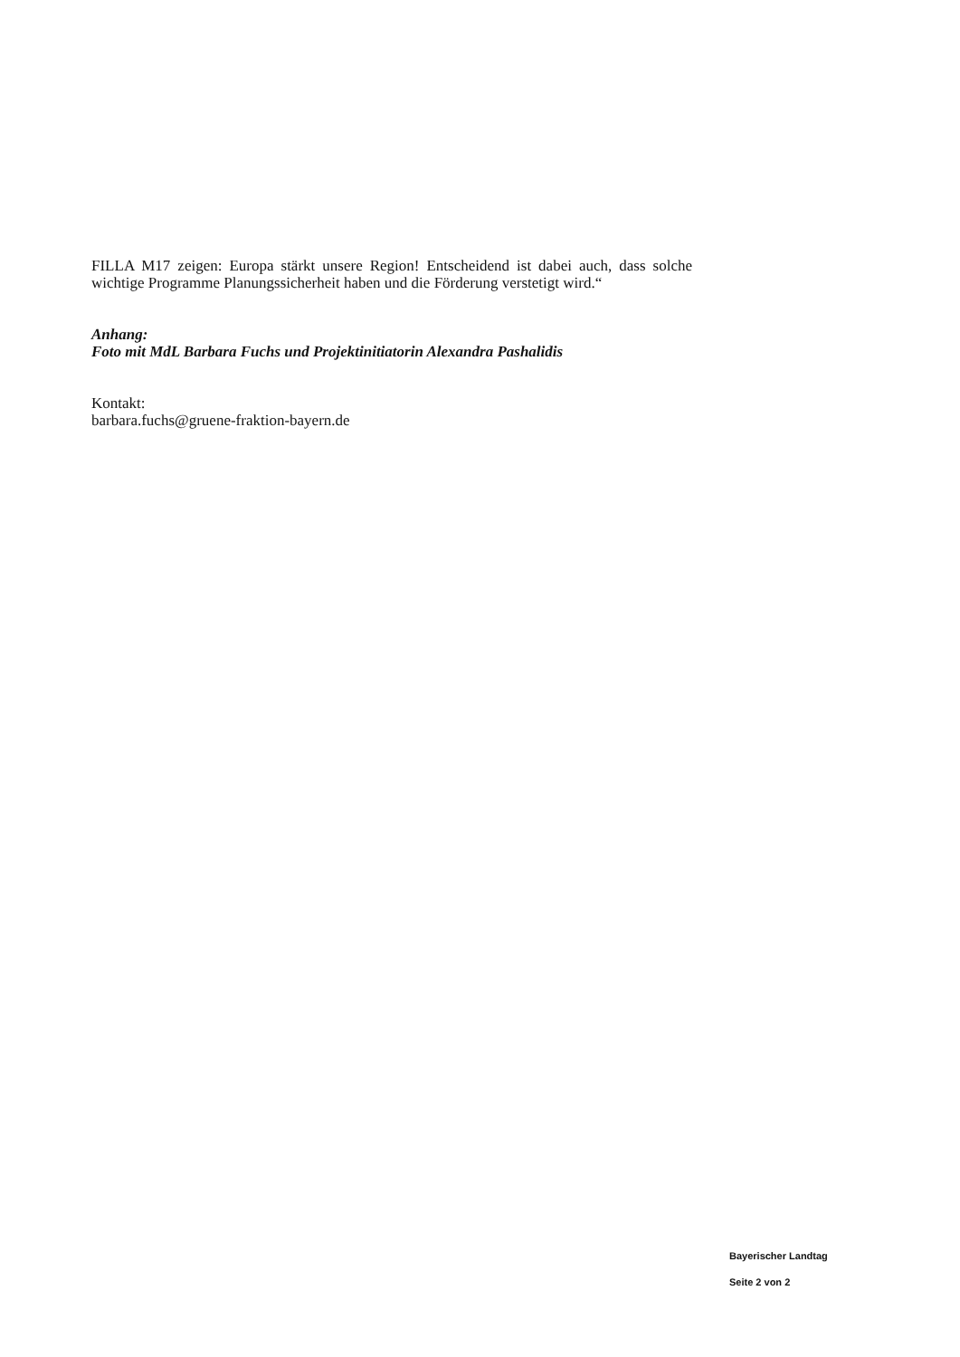FILLA M17 zeigen: Europa stärkt unsere Region! Entscheidend ist dabei auch, dass solche wichtige Programme Planungssicherheit haben und die Förderung verstetigt wird.“
Anhang:
Foto mit MdL Barbara Fuchs und Projektinitiatorin Alexandra Pashalidis
Kontakt:
barbara.fuchs@gruene-fraktion-bayern.de
Bayerischer Landtag
Seite 2 von 2